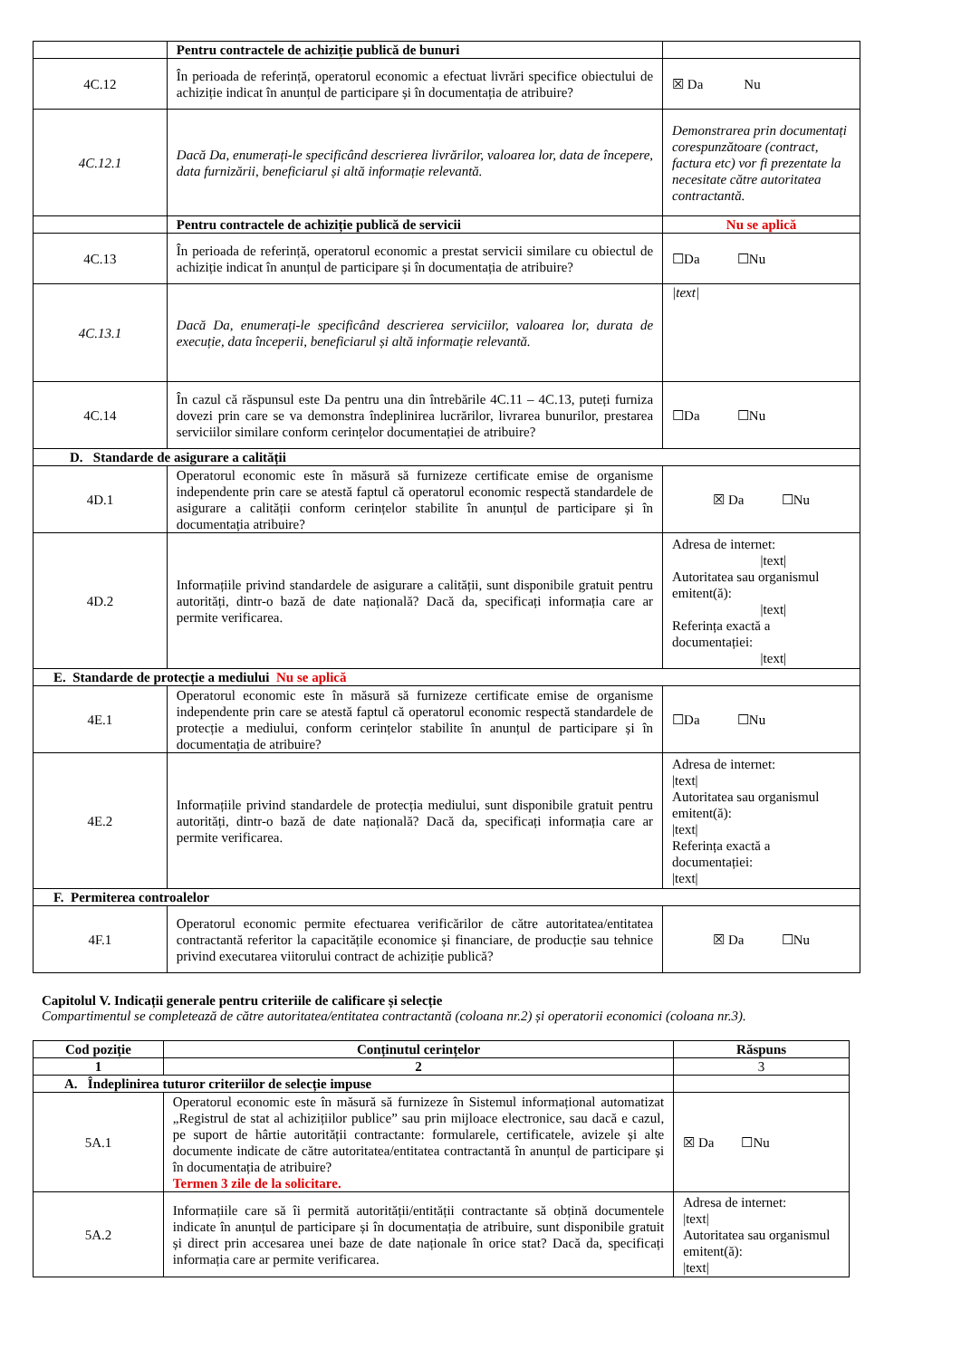| | Pentru contractele de achiziție publică de bunuri | |
| 4C.12 | În perioada de referință, operatorul economic a efectuat livrări specifice obiectului de achiziție indicat în anunțul de participare și în documentația de atribuire? | ☒ Da Nu |
| 4C.12.1 | Dacă Da, enumerați-le specificând descrierea livrărilor, valoarea lor, data de începere, data furnizării, beneficiarul și altă informație relevantă. | Demonstrarea prin documentați corespunzătoare (contract, factura etc) vor fi prezentate la necesitate către autoritatea contractantă. |
| | Pentru contractele de achiziție publică de servicii | Nu se aplică |
| 4C.13 | În perioada de referință, operatorul economic a prestat servicii similare cu obiectul de achiziție indicat în anunțul de participare și în documentația de atribuire? | ☐Da ☐Nu |
| 4C.13.1 | Dacă Da, enumerați-le specificând descrierea serviciilor, valoarea lor, durata de execuție, data începerii, beneficiarul și altă informație relevantă. | /text/ |
| 4C.14 | În cazul că răspunsul este Da pentru una din întrebările 4C.11 – 4C.13, puteți furniza dovezi prin care se va demonstra îndeplinirea lucrărilor, livrarea bunurilor, prestarea serviciilor similare conform cerințelor documentației de atribuire? | ☐Da ☐Nu |
| D. Standarde de asigurare a calității | | |
| 4D.1 | Operatorul economic este în măsură să furnizeze certificate emise de organisme independente prin care se atestă faptul că operatorul economic respectă standardele de asigurare a calității conform cerințelor stabilite în anunțul de participare și în documentația atribuire? | ☒ Da ☐Nu |
| 4D.2 | Informațiile privind standardele de asigurare a calității, sunt disponibile gratuit pentru autorități, dintr-o bază de date națională? Dacă da, specificați informația care ar permite verificarea. | Adresa de internet: /text/ Autoritatea sau organismul emitent(ă): /text/ Referința exactă a documentației: /text/ |
| E. Standarde de protecție a mediului Nu se aplică | | |
| 4E.1 | Operatorul economic este în măsură să furnizeze certificate emise de organisme independente prin care se atestă faptul că operatorul economic respectă standardele de protecție a mediului, conform cerințelor stabilite în anunțul de participare și în documentația de atribuire? | ☐Da ☐Nu |
| 4E.2 | Informațiile privind standardele de protecția mediului, sunt disponibile gratuit pentru autorități, dintr-o bază de date națională? Dacă da, specificați informația care ar permite verificarea. | Adresa de internet: /text/ Autoritatea sau organismul emitent(ă): /text/ Referința exactă a documentației: /text/ |
| F. Permiterea controalelor | | |
| 4F.1 | Operatorul economic permite efectuarea verificărilor de către autoritatea/entitatea contractantă referitor la capacitățile economice și financiare, de producție sau tehnice privind executarea viitorului contract de achiziție publică? | ☒ Da ☐Nu |
Capitolul V. Indicații generale pentru criteriile de calificare și selecție
Compartimentul se completează de către autoritatea/entitatea contractantă (coloana nr.2) și operatorii economici (coloana nr.3).
| Cod poziție | Conținutul cerințelor | Răspuns |
| --- | --- | --- |
| 1 | 2 | 3 |
| A. Îndeplinirea tuturor criteriilor de selecție impuse | | |
| 5A.1 | Operatorul economic este în măsură să furnizeze în Sistemul informațional automatizat „Registrul de stat al achizițiilor publice” sau prin mijloace electronice, sau dacă e cazul, pe suport de hârtie autorității contractante: formularele, certificatele, avizele și alte documente indicate de către autoritatea/entitatea contractantă în anunțul de participare și în documentația de atribuire? Termen 3 zile de la solicitare. | ☒ Da ☐Nu |
| 5A.2 | Informațiile care să îi permită autorității/entității contractante să obțină documentele indicate în anunțul de participare și în documentația de atribuire, sunt disponibile gratuit și direct prin accesarea unei baze de date naționale în orice stat? Dacă da, specificați informația care ar permite verificarea. | Adresa de internet: /text/ Autoritatea sau organismul emitent(ă): /text/ |